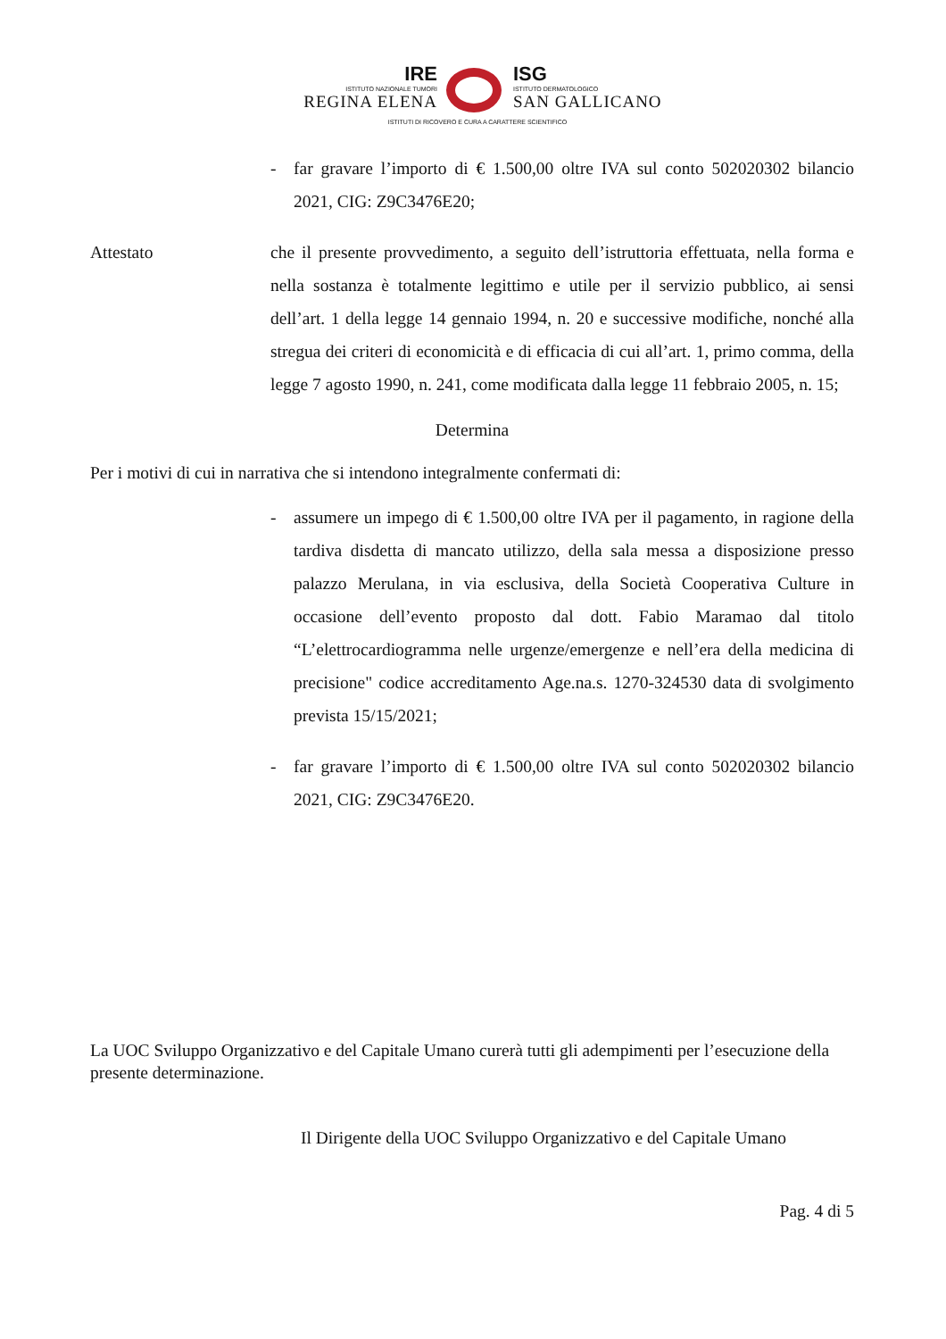IRE
ISTITUTO NAZIONALE TUMORI
REGINA ELENA
ISG
ISTITUTO DERMATOLOGICO
SAN GALLICANO
ISTITUTI DI RICOVERO E CURA A CARATTERE SCIENTIFICO
- far gravare l’importo di € 1.500,00 oltre IVA sul conto 502020302 bilancio 2021, CIG: Z9C3476E20;
Attestato che il presente provvedimento, a seguito dell’istruttoria effettuata, nella forma e nella sostanza è totalmente legittimo e utile per il servizio pubblico, ai sensi dell’art. 1 della legge 14 gennaio 1994, n. 20 e successive modifiche, nonché alla stregua dei criteri di economicità e di efficacia di cui all’art. 1, primo comma, della legge 7 agosto 1990, n. 241, come modificata dalla legge 11 febbraio 2005, n. 15;
Determina
Per i motivi di cui in narrativa che si intendono integralmente confermati di:
- assumere un impego di € 1.500,00 oltre IVA per il pagamento, in ragione della tardiva disdetta di mancato utilizzo, della sala messa a disposizione presso palazzo Merulana, in via esclusiva, della Società Cooperativa Culture in occasione dell’evento proposto dal dott. Fabio Maramao dal titolo “L’elettrocardiogramma nelle urgenze/emergenze e nell’era della medicina di precisione" codice accreditamento Age.na.s. 1270-324530 data di svolgimento prevista 15/15/2021;
- far gravare l’importo di € 1.500,00 oltre IVA sul conto 502020302 bilancio 2021, CIG: Z9C3476E20.
La UOC Sviluppo Organizzativo e del Capitale Umano curerà tutti gli adempimenti per l’esecuzione della presente determinazione.
Il Dirigente della UOC Sviluppo Organizzativo e del Capitale Umano
Pag. 4 di 5